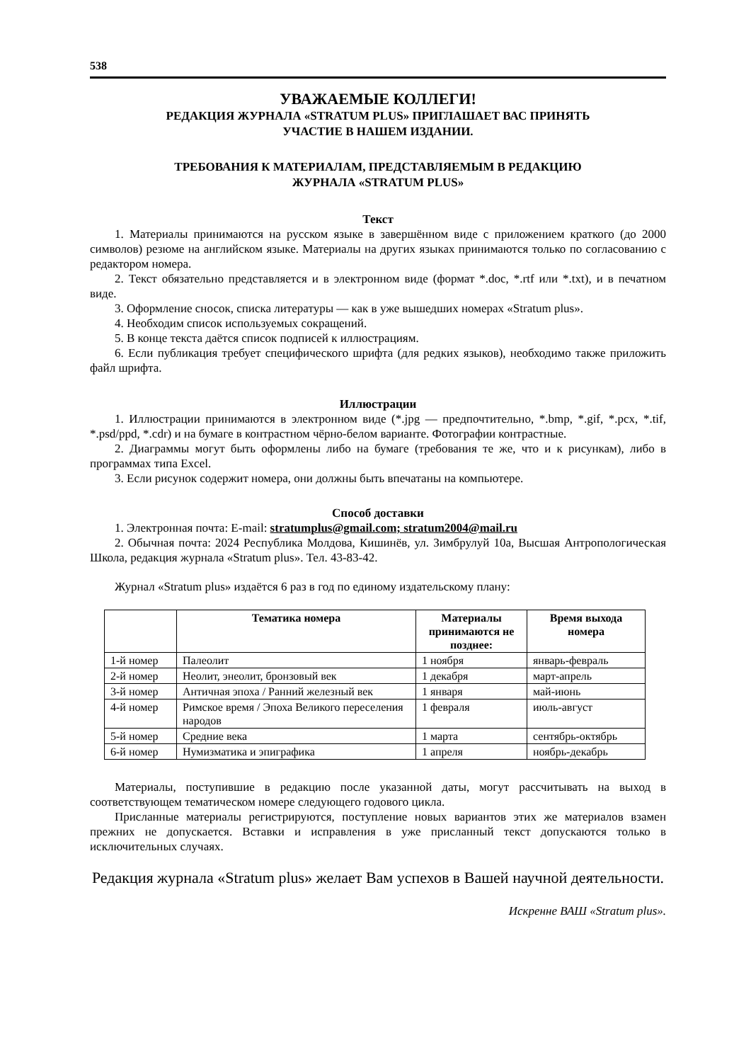538
УВАЖАЕМЫЕ КОЛЛЕГИ!
РЕДАКЦИЯ ЖУРНАЛА «STRATUM PLUS» ПРИГЛАШАЕТ ВАС ПРИНЯТЬ
УЧАСТИЕ В НАШЕМ ИЗДАНИИ.
ТРЕБОВАНИЯ К МАТЕРИАЛАМ, ПРЕДСТАВЛЯЕМЫМ В РЕДАКЦИЮ
ЖУРНАЛА «STRATUM PLUS»
Текст
1. Материалы принимаются на русском языке в завершённом виде с приложением краткого (до 2000 символов) резюме на английском языке. Материалы на других языках принимаются только по согласованию с редактором номера.
2. Текст обязательно представляется и в электронном виде (формат *.doc, *.rtf или *.txt), и в печатном виде.
3. Оформление сносок, списка литературы — как в уже вышедших номерах «Stratum plus».
4. Необходим список используемых сокращений.
5. В конце текста даётся список подписей к иллюстрациям.
6. Если публикация требует специфического шрифта (для редких языков), необходимо также приложить файл шрифта.
Иллюстрации
1. Иллюстрации принимаются в электронном виде (*.jpg — предпочтительно, *.bmp, *.gif, *.pcx, *.tif, *.psd/ppd, *.cdr) и на бумаге в контрастном чёрно-белом варианте. Фотографии контрастные.
2. Диаграммы могут быть оформлены либо на бумаге (требования те же, что и к рисункам), либо в программах типа Excel.
3. Если рисунок содержит номера, они должны быть впечатаны на компьютере.
Способ доставки
1. Электронная почта: E-mail: stratumplus@gmail.com; stratum2004@mail.ru
2. Обычная почта: 2024 Республика Молдова, Кишинёв, ул. Зимбрулуй 10а, Высшая Антропологическая Школа, редакция журнала «Stratum plus». Тел. 43-83-42.
Журнал «Stratum plus» издаётся 6 раз в год по единому издательскому плану:
| | Тематика номера | Материалы принимаются не позднее: | Время выхода номера |
| --- | --- | --- | --- |
| 1-й номер | Палеолит | 1 ноября | январь-февраль |
| 2-й номер | Неолит, энеолит, бронзовый век | 1 декабря | март-апрель |
| 3-й номер | Античная эпоха / Ранний железный век | 1 января | май-июнь |
| 4-й номер | Римское время / Эпоха Великого переселения народов | 1 февраля | июль-август |
| 5-й номер | Средние века | 1 марта | сентябрь-октябрь |
| 6-й номер | Нумизматика и эпиграфика | 1 апреля | ноябрь-декабрь |
Материалы, поступившие в редакцию после указанной даты, могут рассчитывать на выход в соответствующем тематическом номере следующего годового цикла.
Присланные материалы регистрируются, поступление новых вариантов этих же материалов взамен прежних не допускается. Вставки и исправления в уже присланный текст допускаются только в исключительных случаях.
Редакция журнала «Stratum plus» желает Вам успехов в Вашей научной деятельности.
Искренне ВАШ «Stratum plus».